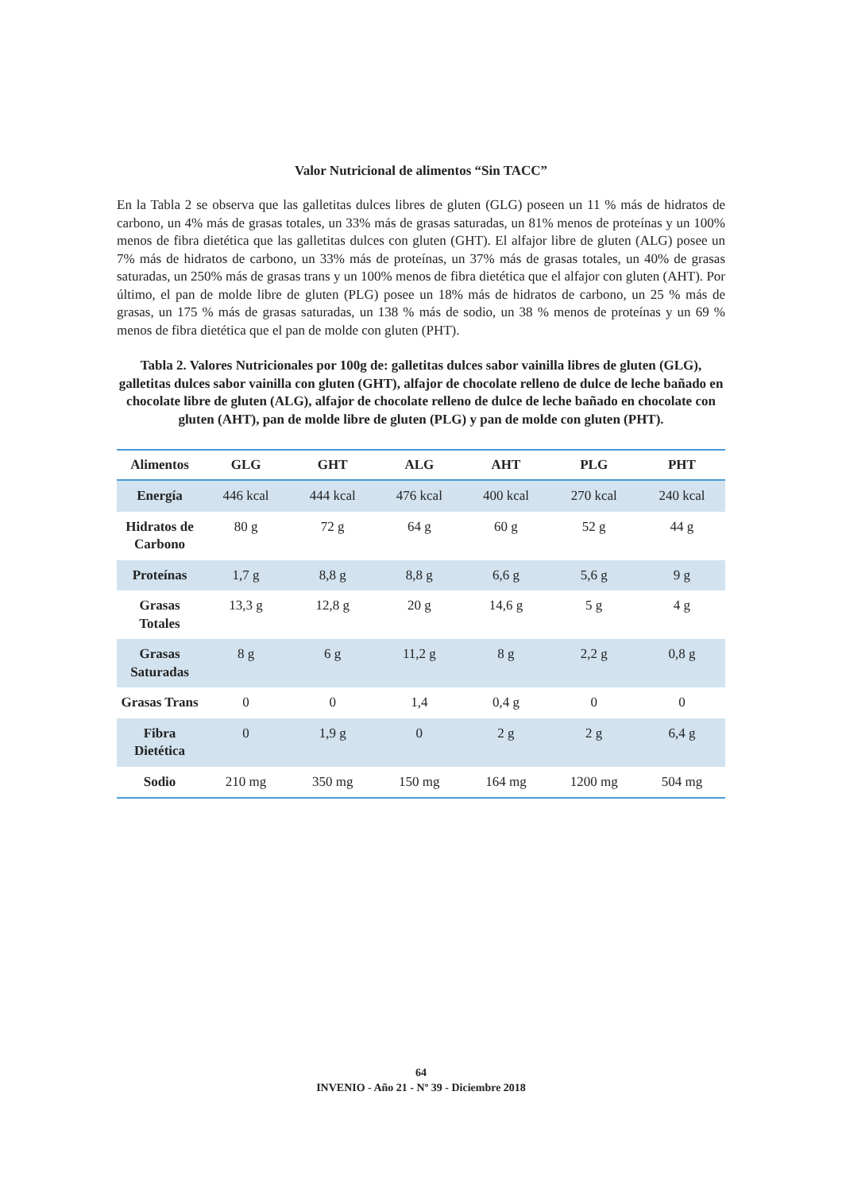Valor Nutricional de alimentos “Sin TACC”
En la Tabla 2 se observa que las galletitas dulces libres de gluten (GLG) poseen un 11 % más de hidratos de carbono, un 4% más de grasas totales, un 33% más de grasas saturadas, un 81% menos de proteínas y un 100% menos de fibra dietética que las galletitas dulces con gluten (GHT). El alfajor libre de gluten (ALG) posee un 7% más de hidratos de carbono, un 33% más de proteínas, un 37% más de grasas totales, un 40% de grasas saturadas, un 250% más de grasas trans y un 100% menos de fibra dietética que el alfajor con gluten (AHT). Por último, el pan de molde libre de gluten (PLG) posee un 18% más de hidratos de carbono, un 25 % más de grasas, un 175 % más de grasas saturadas, un 138 % más de sodio, un 38 % menos de proteínas y un 69 % menos de fibra dietética que el pan de molde con gluten (PHT).
Tabla 2. Valores Nutricionales por 100g de: galletitas dulces sabor vainilla libres de gluten (GLG), galletitas dulces sabor vainilla con gluten (GHT), alfajor de chocolate relleno de dulce de leche bañado en chocolate libre de gluten (ALG), alfajor de chocolate relleno de dulce de leche bañado en chocolate con gluten (AHT), pan de molde libre de gluten (PLG) y pan de molde con gluten (PHT).
| Alimentos | GLG | GHT | ALG | AHT | PLG | PHT |
| --- | --- | --- | --- | --- | --- | --- |
| Energía | 446 kcal | 444 kcal | 476 kcal | 400 kcal | 270 kcal | 240 kcal |
| Hidratos de Carbono | 80 g | 72 g | 64 g | 60 g | 52 g | 44 g |
| Proteínas | 1,7 g | 8,8 g | 8,8 g | 6,6 g | 5,6 g | 9 g |
| Grasas Totales | 13,3 g | 12,8 g | 20 g | 14,6 g | 5 g | 4 g |
| Grasas Saturadas | 8 g | 6 g | 11,2 g | 8 g | 2,2 g | 0,8 g |
| Grasas Trans | 0 | 0 | 1,4 | 0,4 g | 0 | 0 |
| Fibra Dietética | 0 | 1,9 g | 0 | 2 g | 2 g | 6,4 g |
| Sodio | 210 mg | 350 mg | 150 mg | 164 mg | 1200 mg | 504 mg |
64
INVENIO - Año 21 - Nº 39 - Diciembre 2018